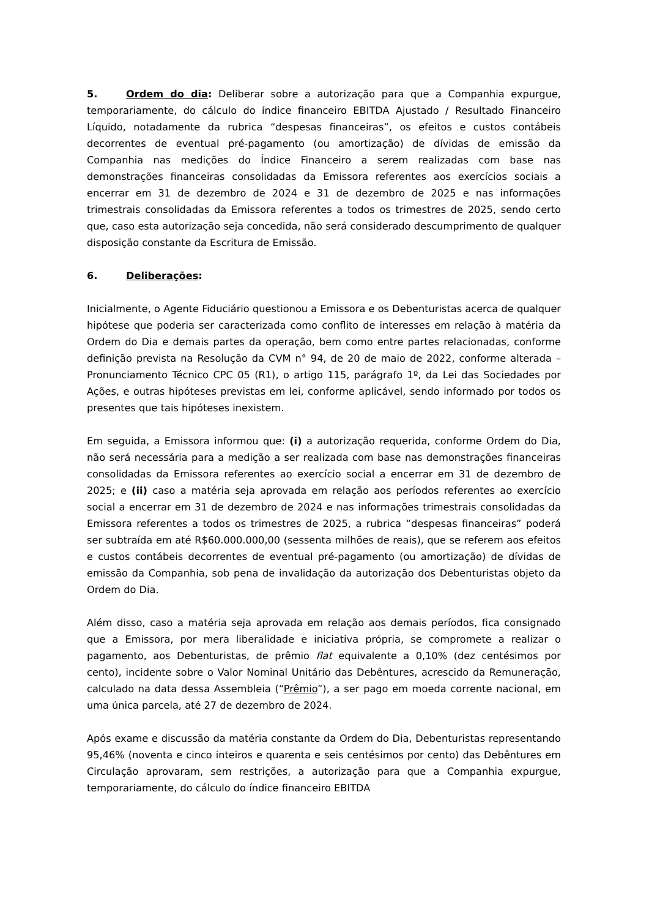5. Ordem do dia: Deliberar sobre a autorização para que a Companhia expurgue, temporariamente, do cálculo do índice financeiro EBITDA Ajustado / Resultado Financeiro Líquido, notadamente da rubrica “despesas financeiras”, os efeitos e custos contábeis decorrentes de eventual pré-pagamento (ou amortização) de dívidas de emissão da Companhia nas medições do Índice Financeiro a serem realizadas com base nas demonstrações financeiras consolidadas da Emissora referentes aos exercícios sociais a encerrar em 31 de dezembro de 2024 e 31 de dezembro de 2025 e nas informações trimestrais consolidadas da Emissora referentes a todos os trimestres de 2025, sendo certo que, caso esta autorização seja concedida, não será considerado descumprimento de qualquer disposição constante da Escritura de Emissão.
6. Deliberações:
Inicialmente, o Agente Fiduciário questionou a Emissora e os Debenturistas acerca de qualquer hipótese que poderia ser caracterizada como conflito de interesses em relação à matéria da Ordem do Dia e demais partes da operação, bem como entre partes relacionadas, conforme definição prevista na Resolução da CVM n° 94, de 20 de maio de 2022, conforme alterada – Pronunciamento Técnico CPC 05 (R1), o artigo 115, parágrafo 1º, da Lei das Sociedades por Ações, e outras hipóteses previstas em lei, conforme aplicável, sendo informado por todos os presentes que tais hipóteses inexistem.
Em seguida, a Emissora informou que: (i) a autorização requerida, conforme Ordem do Dia, não será necessária para a medição a ser realizada com base nas demonstrações financeiras consolidadas da Emissora referentes ao exercício social a encerrar em 31 de dezembro de 2025; e (ii) caso a matéria seja aprovada em relação aos períodos referentes ao exercício social a encerrar em 31 de dezembro de 2024 e nas informações trimestrais consolidadas da Emissora referentes a todos os trimestres de 2025, a rubrica “despesas financeiras” poderá ser subtraída em até R$60.000.000,00 (sessenta milhões de reais), que se referem aos efeitos e custos contábeis decorrentes de eventual pré-pagamento (ou amortização) de dívidas de emissão da Companhia, sob pena de invalidação da autorização dos Debenturistas objeto da Ordem do Dia.
Além disso, caso a matéria seja aprovada em relação aos demais períodos, fica consignado que a Emissora, por mera liberalidade e iniciativa própria, se compromete a realizar o pagamento, aos Debenturistas, de prêmio flat equivalente a 0,10% (dez centésimos por cento), incidente sobre o Valor Nominal Unitário das Debêntures, acrescido da Remuneração, calculado na data dessa Assembleia (“Prêmio”), a ser pago em moeda corrente nacional, em uma única parcela, até 27 de dezembro de 2024.
Após exame e discussão da matéria constante da Ordem do Dia, Debenturistas representando 95,46% (noventa e cinco inteiros e quarenta e seis centésimos por cento) das Debêntures em Circulação aprovaram, sem restrições, a autorização para que a Companhia expurgue, temporariamente, do cálculo do índice financeiro EBITDA